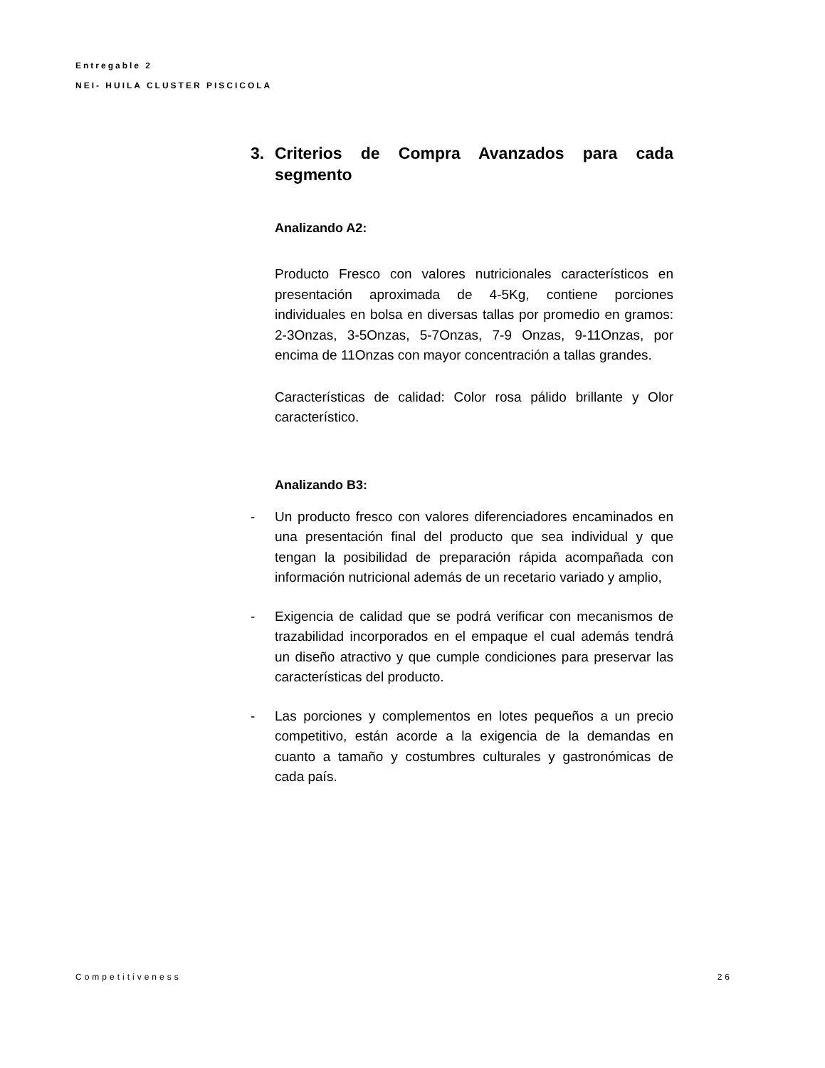Entregable 2
NEI- HUILA CLUSTER PISCICOLA
3. Criterios de Compra Avanzados para cada segmento
Analizando A2:
Producto Fresco con valores nutricionales característicos en presentación aproximada de 4-5Kg, contiene porciones individuales en bolsa en diversas tallas por promedio en gramos: 2-3Onzas, 3-5Onzas, 5-7Onzas, 7-9 Onzas, 9-11Onzas, por encima de 11Onzas con mayor concentración a tallas grandes.
Características de calidad: Color rosa pálido brillante y Olor característico.
Analizando B3:
- Un producto fresco con valores diferenciadores encaminados en una presentación final del producto que sea individual y que tengan la posibilidad de preparación rápida acompañada con información nutricional además de un recetario variado y amplio,
- Exigencia de calidad que se podrá verificar con mecanismos de trazabilidad incorporados en el empaque el cual además tendrá un diseño atractivo y que cumple condiciones para preservar las características del producto.
- Las porciones y complementos en lotes pequeños a un precio competitivo, están acorde a la exigencia de la demandas en cuanto a tamaño y costumbres culturales y gastronómicas de cada país.
Competitiveness 26